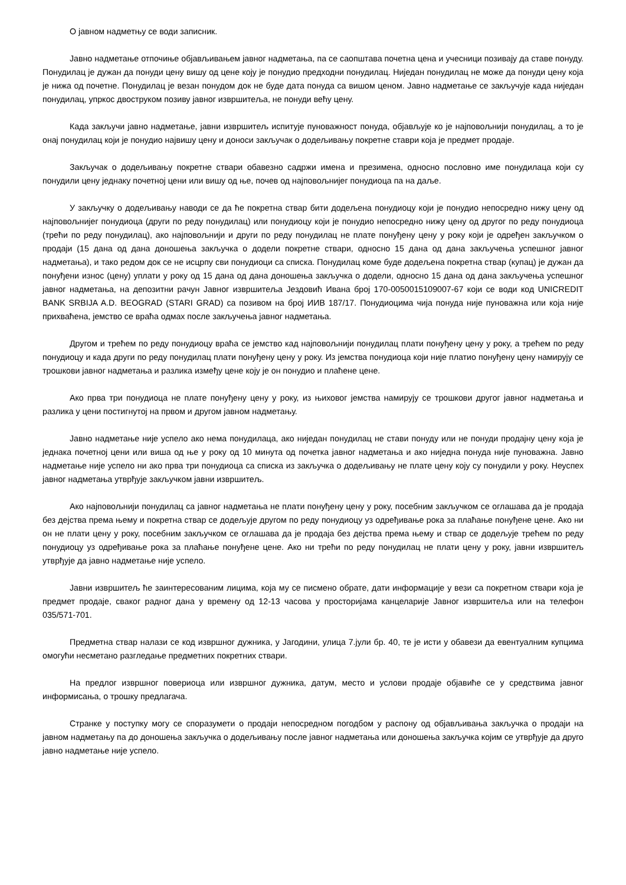О јавном надметњу се води записник.
Јавно надметање отпочиње објављивањем јавног надметања, па се саопштава почетна цена и учесници позивају да ставе понуду. Понудилац је дужан да понуди цену вишу од цене коју је понудио предходни понудилац. Ниједан понудилац не може да понуди цену која је нижа од почетне. Понудилац је везан понудом док не буде дата понуда са вишом ценом. Јавно надметање се закључује када ниједан понудилац, упркос двоструком позиву јавног извршитеља, не понуди већу цену.
Када закључи јавно надметање, јавни извршитељ испитује пуноважност понуда, објављује ко је најповољнији понудилац, а то је онај понудилац који је понудио највишу цену и доноси закључак о додељивању покретне ставри која је предмет продаје.
Закључак о додељивању покретне ствари обавезно садржи имена и презимена, односно пословно име понудилаца који су понудили цену једнаку почетној цени или вишу од ње, почев од најповољнијег понудиоца па на даље.
У закључку о додељивању наводи се да ће покретна ствар бити додељена понудиоцу који је понудио непосредно нижу цену од најповољнијег понудиоца (други по реду понудилац) или понудиоцу који је понудио непосредно нижу цену од другог по реду понудиоца (трећи по реду понудилац), ако најповољнији и други по реду понудилац не плате понуђену цену у року који је одређен закључком о продаји (15 дана од дана доношења закључка о додели покретне ствари, односно 15 дана од дана закључења успешног јавног надметања), и тако редом док се не исцрпу сви понудиоци са списка. Понудилац коме буде додељена покретна ствар (купац) је дужан да понуђени износ (цену) уплати у року од 15 дана од дана доношења закључка о додели, односно 15 дана од дана закључења успешног јавног надметања, на депозитни рачун Јавног извршитеља Јездовић Ивана број 170-0050015109007-67 који се води код UNICREDIT BANK SRBIJA A.D. BEOGRAD (STARI GRAD) са позивом на број ИИВ 187/17. Понудиоцима чија понуда није пуноважна или која није прихваћена, јемство се враћа одмах после закључења јавног надметања.
Другом и трећем по реду понудиоцу враћа се јемство кад најповољнији понудилац плати понуђену цену у року, а трећем по реду понудиоцу и када други по реду понудилац плати понуђену цену у року. Из јемства понудиоца који није платио понуђену цену намирују се трошкови јавног надметања и разлика између цене коју је он понудио и плаћене цене.
Ако прва три понудиоца не плате понуђену цену у року, из њиховог јемства намирују се трошкови другог јавног надметања и разлика у цени постигнутој на првом и другом јавном надметању.
Јавно надметање није успело ако нема понудилаца, ако ниједан понудилац не стави понуду или не понуди продајну цену која је једнака почетној цени или виша од ње у року од 10 минута од почетка јавног надметања и ако ниједна понуда није пуноважна. Јавно надметање није успело ни ако прва три понудиоца са списка из закључка о додељивању не плате цену коју су понудили у року. Неуспех јавног надметања утврђује закључком јавни извршитељ.
Ако најповољнији понудилац са јавног надметања не плати понуђену цену у року, посебним закључком се оглашава да је продаја без дејства према њему и покретна ствар се додељује другом по реду понудиоцу уз одређивање рока за плаћање понуђене цене. Ако ни он не плати цену у року, посебним закључком се оглашава да је продаја без дејства према њему и ствар се додељује трећем по реду понудиоцу уз одређивање рока за плаћање понуђене цене. Ако ни трећи по реду понудилац не плати цену у року, јавни извршитељ утврђује да јавно надметање није успело.
Јавни извршитељ ће заинтересованим лицима, која му се писмено обрате, дати информације у вези са покретном ствари која је предмет продаје, сваког радног дана у времену од 12-13 часова у просторијама канцеларије Јавног извршитеља или на телефон 035/571-701.
Предметна ствар налази се код извршног дужника, у Јагодини, улица 7.јули бр. 40, те је исти у обавези да евентуалним купцима омогући несметано разгледање предметних покретних ствари.
На предлог извршног повериоца или извршног дужника, датум, место и услови продаје објавиће се у средствима јавног информисања, о трошку предлагача.
Странке у поступку могу се споразумети о продаји непосредном погодбом у распону од објављивања закључка о продаји на јавном надметању па до доношења закључка о додељивању после јавног надметања или доношења закључка којим се утврђује да друго јавно надметање није успело.